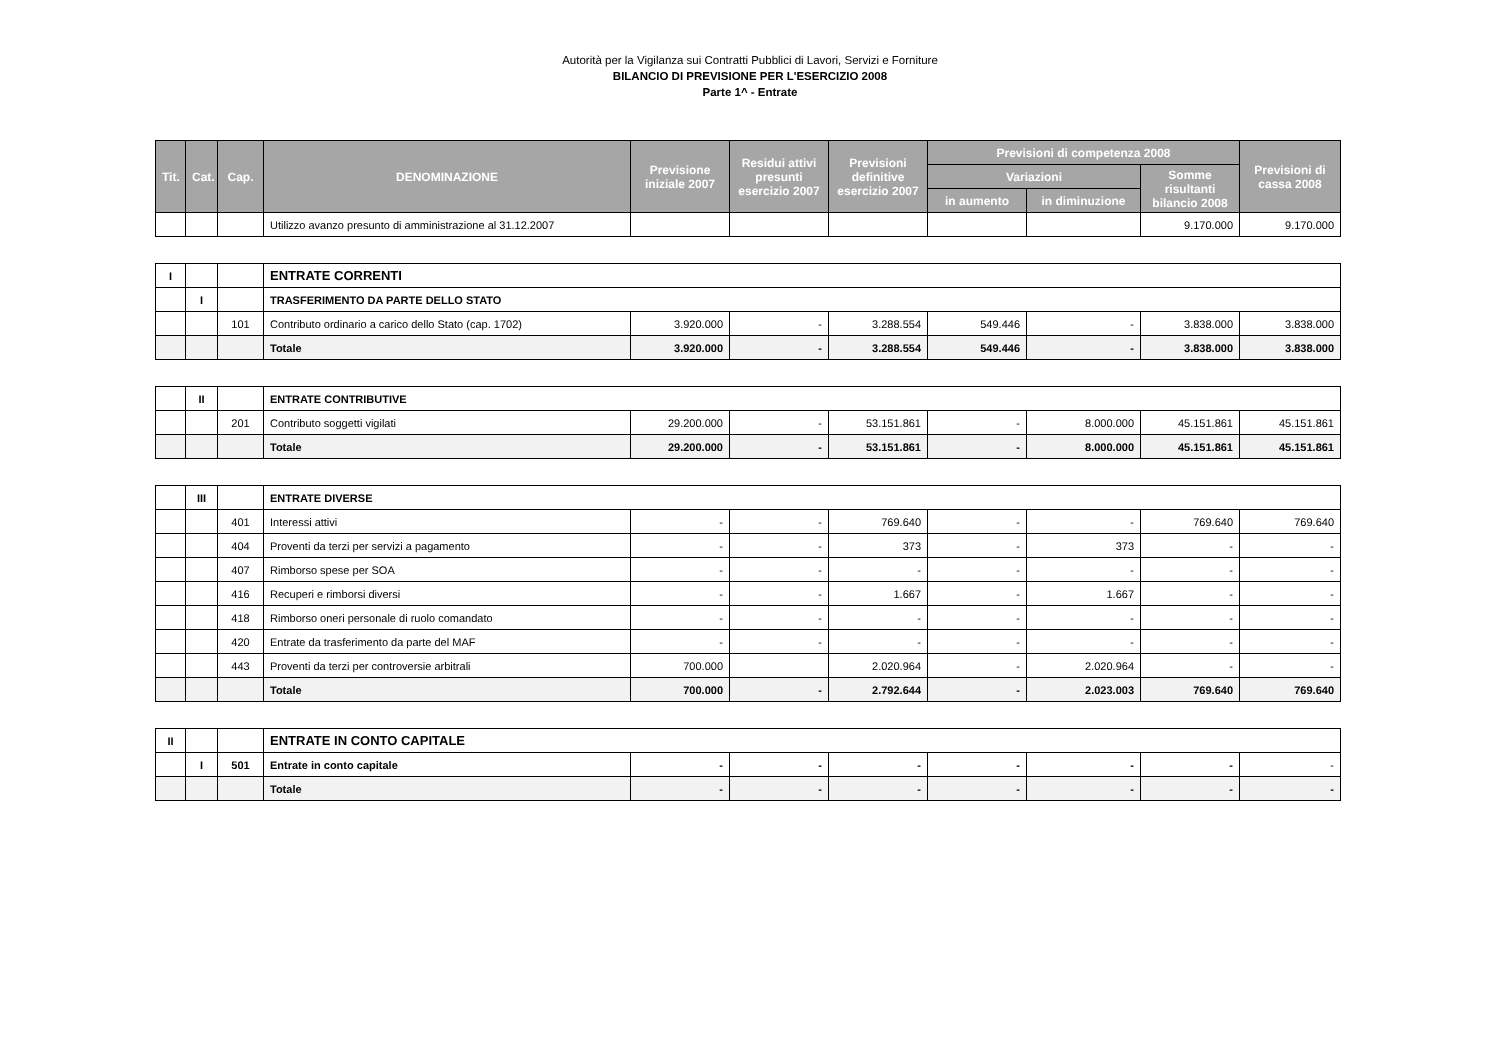Autorità per la Vigilanza sui Contratti Pubblici di Lavori, Servizi e Forniture
BILANCIO DI PREVISIONE PER L'ESERCIZIO 2008
Parte 1^ - Entrate
| Tit. | Cat. | Cap. | DENOMINAZIONE | Previsione iniziale 2007 | Residui attivi presunti esercizio 2007 | Previsioni definitive esercizio 2007 | Previsioni di competenza 2008 | | | Previsioni di cassa 2008 |
| --- | --- | --- | --- | --- | --- | --- | --- | --- | --- | --- |
| | | | | | | | Variazioni | | Somme risultanti bilancio 2008 | |
| | | | | | | | in aumento | in diminuzione | | |
| | | | Utilizzo avanzo presunto di amministrazione al 31.12.2007 | | | | | | 9.170.000 | 9.170.000 |
| I | | | ENTRATE CORRENTI | | | | | | | |
| | I | | TRASFERIMENTO DA PARTE DELLO STATO | | | | | | | |
| | | 101 | Contributo ordinario a carico dello Stato (cap. 1702) | 3.920.000 | - | 3.288.554 | 549.446 | - | 3.838.000 | 3.838.000 |
| | | | Totale | 3.920.000 | - | 3.288.554 | 549.446 | - | 3.838.000 | 3.838.000 |
| | II | | ENTRATE CONTRIBUTIVE | | | | | | | |
| | | 201 | Contributo soggetti vigilati | 29.200.000 | - | 53.151.861 | - | 8.000.000 | 45.151.861 | 45.151.861 |
| | | | Totale | 29.200.000 | - | 53.151.861 | - | 8.000.000 | 45.151.861 | 45.151.861 |
| | III | | ENTRATE DIVERSE | | | | | | | |
| | | 401 | Interessi attivi | - | - | 769.640 | - | - | 769.640 | 769.640 |
| | | 404 | Proventi da terzi per servizi a pagamento | - | - | 373 | - | 373 | - | - |
| | | 407 | Rimborso spese per SOA | - | - | - | - | - | - | - |
| | | 416 | Recuperi e rimborsi diversi | - | - | 1.667 | - | 1.667 | - | - |
| | | 418 | Rimborso oneri personale di ruolo comandato | - | - | - | - | - | - | - |
| | | 420 | Entrate da trasferimento da parte del MAF | - | - | - | - | - | - | - |
| | | 443 | Proventi da terzi per controversie arbitrali | 700.000 | | 2.020.964 | - | 2.020.964 | - | - |
| | | | Totale | 700.000 | - | 2.792.644 | - | 2.023.003 | 769.640 | 769.640 |
| II | | | ENTRATE IN CONTO CAPITALE | | | | | | | |
| | I | 501 | Entrate in conto capitale | - | - | - | - | - | - | - |
| | | | Totale | - | - | - | - | - | - | - |